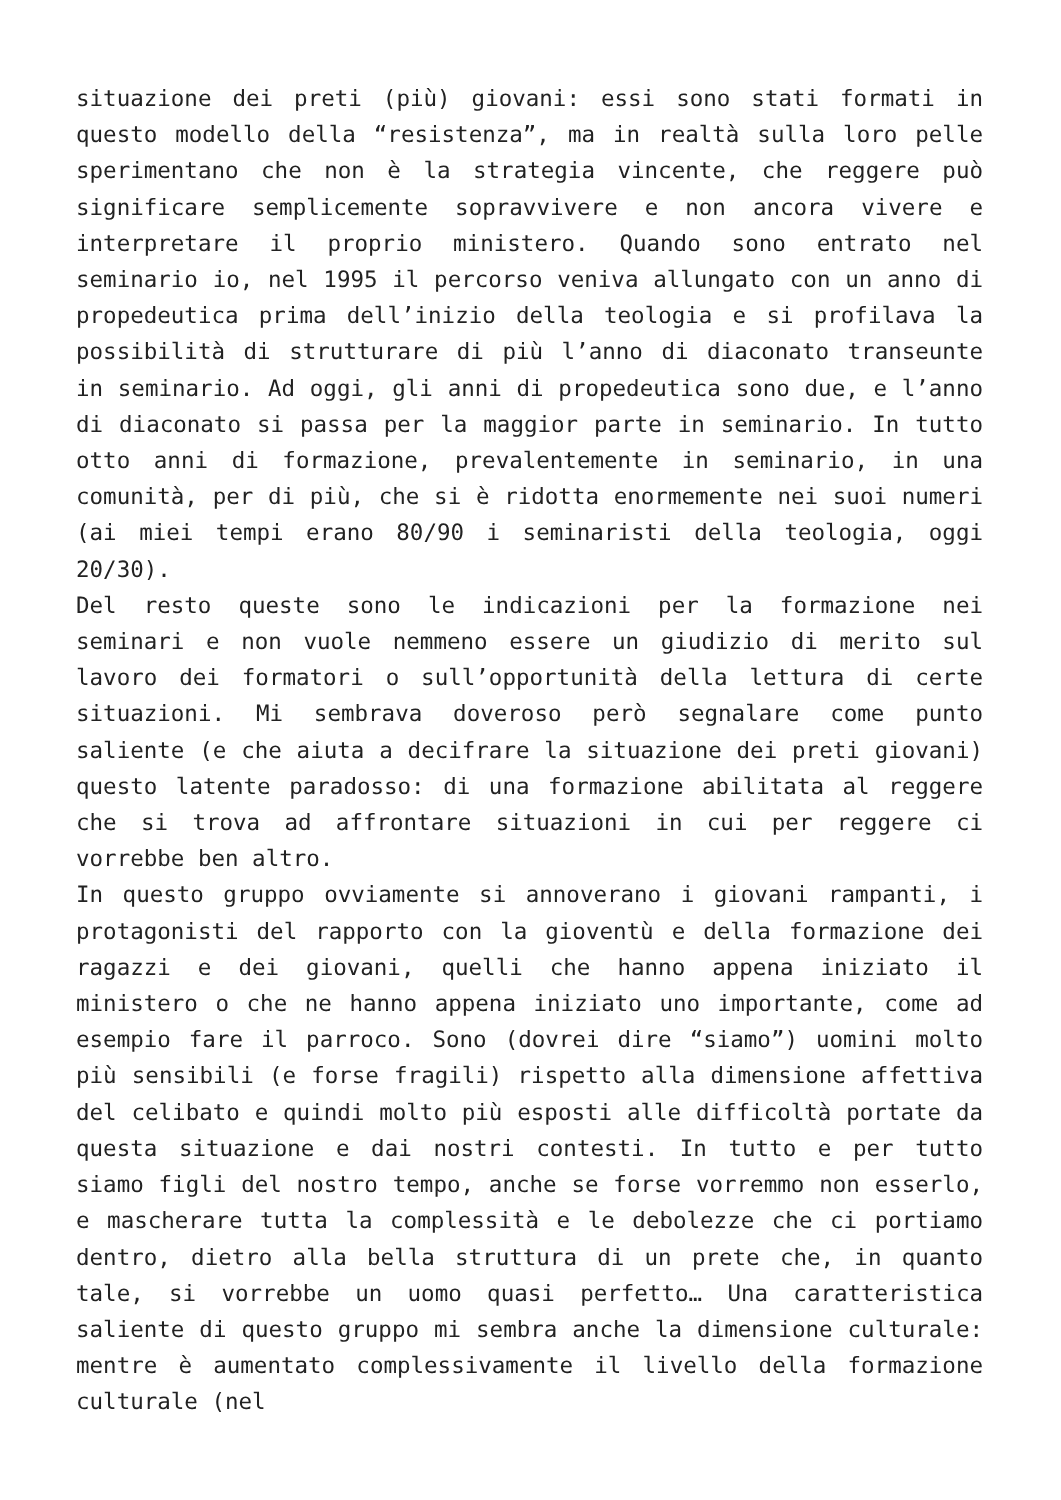situazione dei preti (più) giovani: essi sono stati formati in questo modello della “resistenza”, ma in realtà sulla loro pelle sperimentano che non è la strategia vincente, che reggere può significare semplicemente sopravvivere e non ancora vivere e interpretare il proprio ministero. Quando sono entrato nel seminario io, nel 1995 il percorso veniva allungato con un anno di propedeutica prima dell’inizio della teologia e si profilava la possibilità di strutturare di più l’anno di diaconato transeunte in seminario. Ad oggi, gli anni di propedeutica sono due, e l’anno di diaconato si passa per la maggior parte in seminario. In tutto otto anni di formazione, prevalentemente in seminario, in una comunità, per di più, che si è ridotta enormemente nei suoi numeri (ai miei tempi erano 80/90 i seminaristi della teologia, oggi 20/30).
Del resto queste sono le indicazioni per la formazione nei seminari e non vuole nemmeno essere un giudizio di merito sul lavoro dei formatori o sull’opportunità della lettura di certe situazioni. Mi sembrava doveroso però segnalare come punto saliente (e che aiuta a decifrare la situazione dei preti giovani) questo latente paradosso: di una formazione abilitata al reggere che si trova ad affrontare situazioni in cui per reggere ci vorrebbe ben altro.
In questo gruppo ovviamente si annoverano i giovani rampanti, i protagonisti del rapporto con la gioventù e della formazione dei ragazzi e dei giovani, quelli che hanno appena iniziato il ministero o che ne hanno appena iniziato uno importante, come ad esempio fare il parroco. Sono (dovrei dire “siamo”) uomini molto più sensibili (e forse fragili) rispetto alla dimensione affettiva del celibato e quindi molto più esposti alle difficoltà portate da questa situazione e dai nostri contesti. In tutto e per tutto siamo figli del nostro tempo, anche se forse vorremmo non esserlo, e mascherare tutta la complessità e le debolezze che ci portiamo dentro, dietro alla bella struttura di un prete che, in quanto tale, si vorrebbe un uomo quasi perfetto… Una caratteristica saliente di questo gruppo mi sembra anche la dimensione culturale: mentre è aumentato complessivamente il livello della formazione culturale (nel